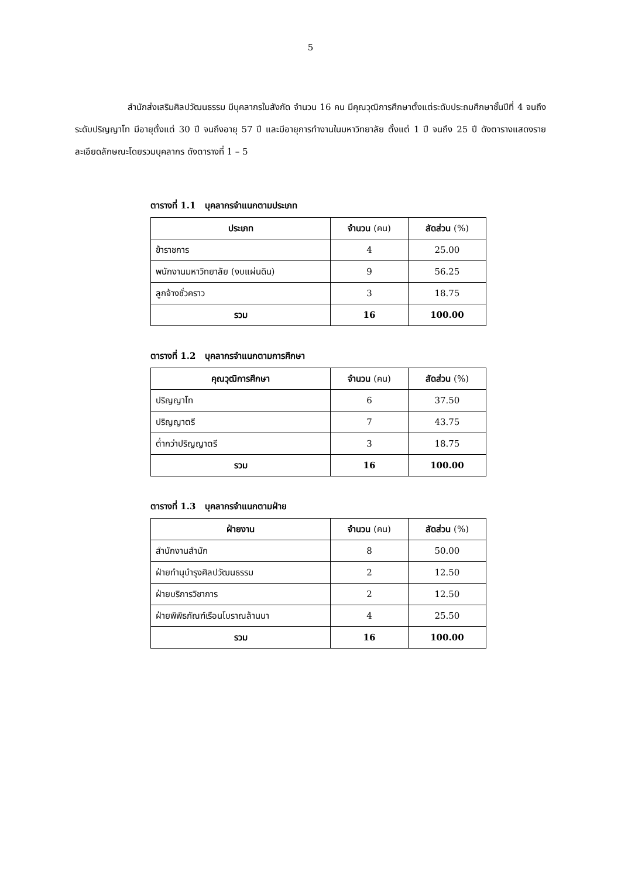5
      สำนักส่งเสริมศิลปวัฒนธรรม มีบุคลากรในสังกัด จำนวน 16 คน มีคุณวุฒิการศึกษาตั้งแต่ระดับประถมศึกษาชั้นปีที่ 4 จนถึงระดับปริญญาโท มีอายุตั้งแต่ 30 ปี จนถึงอายุ 57 ปี และมีอายุการทำงานในมหาวิทยาลัย ตั้งแต่ 1 ปี จนถึง 25 ปี ดังตารางแสดงรายละเอียดลักษณะโดยรวมบุคลากร ดังตารางที่ 1 – 5
ตารางที่ 1.1 บุคลากรจำแนกตามประเภท
| ประเภท | จำนวน (คน) | สัดส่วน (%) |
| --- | --- | --- |
| ข้าราชการ | 4 | 25.00 |
| พนักงานมหาวิทยาลัย (งบแผ่นดิน) | 9 | 56.25 |
| ลูกจ้างชั่วคราว | 3 | 18.75 |
| รวม | 16 | 100.00 |
ตารางที่ 1.2 บุคลากรจำแนกตามการศึกษา
| คุณวุฒิการศึกษา | จำนวน (คน) | สัดส่วน (%) |
| --- | --- | --- |
| ปริญญาโท | 6 | 37.50 |
| ปริญญาตรี | 7 | 43.75 |
| ต่ำกว่าปริญญาตรี | 3 | 18.75 |
| รวม | 16 | 100.00 |
ตารางที่ 1.3 บุคลากรจำแนกตามฝ่าย
| ฝ่ายงาน | จำนวน (คน) | สัดส่วน (%) |
| --- | --- | --- |
| สำนักงานสำนัก | 8 | 50.00 |
| ฝ่ายทำนุบำรุงศิลปวัฒนธรรม | 2 | 12.50 |
| ฝ่ายบริการวิชาการ | 2 | 12.50 |
| ฝ่ายพิพิธภัณฑ์เรือนโบราณล้านนา | 4 | 25.50 |
| รวม | 16 | 100.00 |